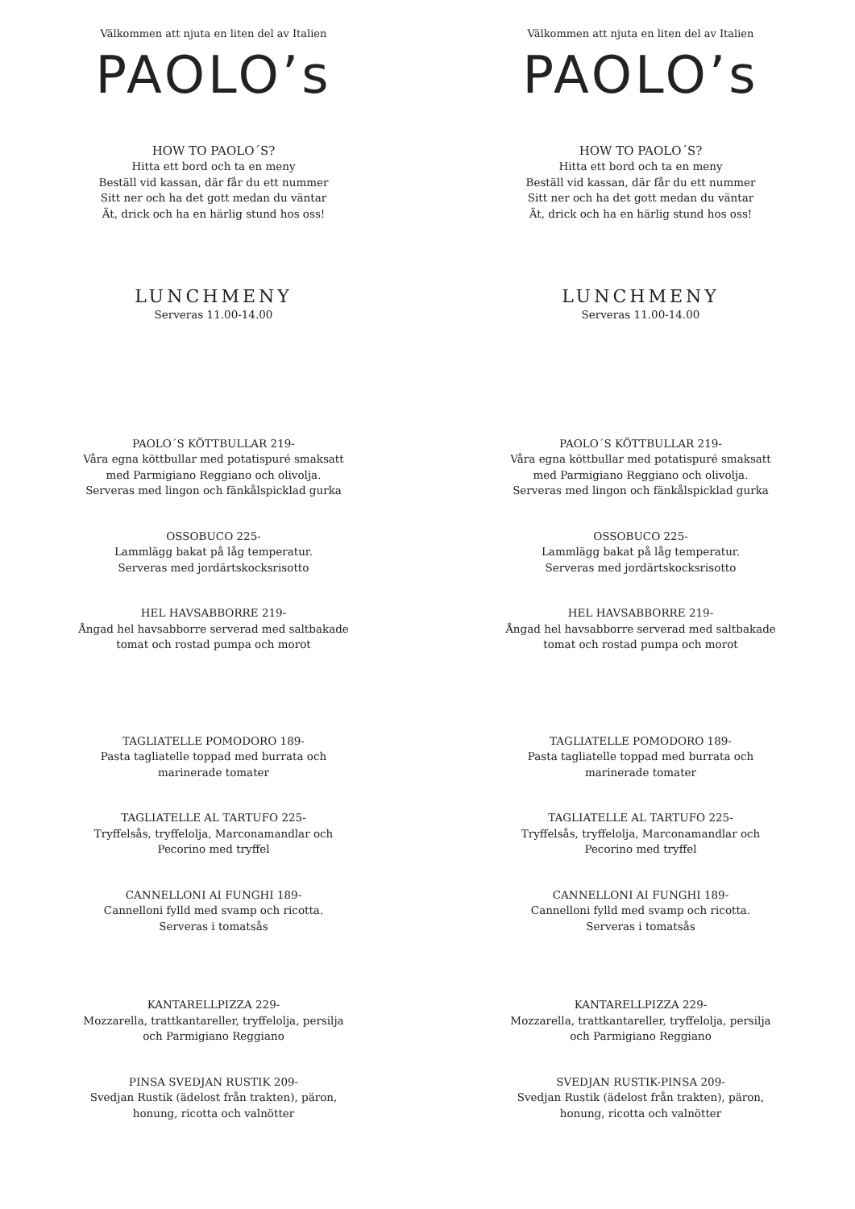Välkommen att njuta en liten del av Italien
PAOLO’s
HOW TO PAOLO´S?
Hitta ett bord och ta en meny
Beställ vid kassan, där får du ett nummer
Sitt ner och ha det gott medan du väntar
Ät, drick och ha en härlig stund hos oss!
LUNCHMENY
Serveras 11.00-14.00
PAOLO´S KÖTTBULLAR 219-
Våra egna köttbullar med potatispuré smaksatt
med Parmigiano Reggiano och olivolja.
Serveras med lingon och fänkålspicklad gurka
OSSOBUCO 225-
Lammlägg bakat på låg temperatur.
Serveras med jordärtskocksrisotto
HEL HAVSABBORRE 219-
Ångad hel havsabborre serverad med saltbakade
tomat och rostad pumpa och morot
TAGLIATELLE POMODORO 189-
Pasta tagliatelle toppad med burrata och
marinerade tomater
TAGLIATELLE AL TARTUFO 225-
Tryffelsås, tryffelolja, Marconamandlar och
Pecorino med tryffel
CANNELLONI AI FUNGHI 189-
Cannelloni fylld med svamp och ricotta.
Serveras i tomatsås
KANTARELLPIZZA 229-
Mozzarella, trattkantareller, tryffelolja, persilja
och Parmigiano Reggiano
PINSA SVEDJAN RUSTIK 209-
Svedjan Rustik (ädelost från trakten), päron,
honung, ricotta och valnötter
Välkommen att njuta en liten del av Italien
PAOLO’s
HOW TO PAOLO´S?
Hitta ett bord och ta en meny
Beställ vid kassan, där får du ett nummer
Sitt ner och ha det gott medan du väntar
Ät, drick och ha en härlig stund hos oss!
LUNCHMENY
Serveras 11.00-14.00
PAOLO´S KÖTTBULLAR 219-
Våra egna köttbullar med potatispuré smaksatt
med Parmigiano Reggiano och olivolja.
Serveras med lingon och fänkålspicklad gurka
OSSOBUCO 225-
Lammlägg bakat på låg temperatur.
Serveras med jordärtskocksrisotto
HEL HAVSABBORRE 219-
Ångad hel havsabborre serverad med saltbakade
tomat och rostad pumpa och morot
TAGLIATELLE POMODORO 189-
Pasta tagliatelle toppad med burrata och
marinerade tomater
TAGLIATELLE AL TARTUFO 225-
Tryffelsås, tryffelolja, Marconamandlar och
Pecorino med tryffel
CANNELLONI AI FUNGHI 189-
Cannelloni fylld med svamp och ricotta.
Serveras i tomatsås
KANTARELLPIZZA 229-
Mozzarella, trattkantareller, tryffelolja, persilja
och Parmigiano Reggiano
SVEDJAN RUSTIK-PINSA 209-
Svedjan Rustik (ädelost från trakten), päron,
honung, ricotta och valnötter